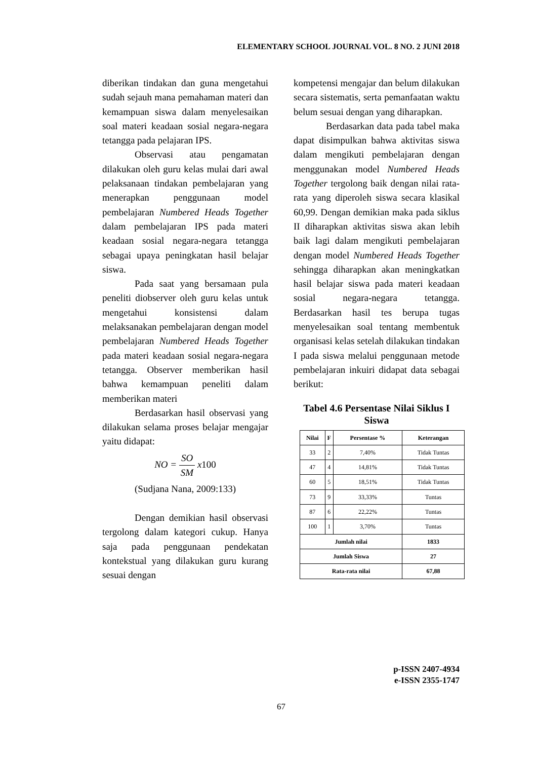ELEMENTARY SCHOOL JOURNAL VOL. 8 NO. 2 JUNI 2018
diberikan tindakan dan guna mengetahui sudah sejauh mana pemahaman materi dan kemampuan siswa dalam menyelesaikan soal materi keadaan sosial negara-negara tetangga pada pelajaran IPS.
Observasi atau pengamatan dilakukan oleh guru kelas mulai dari awal pelaksanaan tindakan pembelajaran yang menerapkan penggunaan model pembelajaran Numbered Heads Together dalam pembelajaran IPS pada materi keadaan sosial negara-negara tetangga sebagai upaya peningkatan hasil belajar siswa.
Pada saat yang bersamaan pula peneliti diobserver oleh guru kelas untuk mengetahui konsistensi dalam melaksanakan pembelajaran dengan model pembelajaran Numbered Heads Together pada materi keadaan sosial negara-negara tetangga. Observer memberikan hasil bahwa kemampuan peneliti dalam memberikan materi
Berdasarkan hasil observasi yang dilakukan selama proses belajar mengajar yaitu didapat:
NO = SO SM x100
(Sudjana Nana, 2009:133)
Dengan demikian hasil observasi tergolong dalam kategori cukup. Hanya saja pada penggunaan pendekatan kontekstual yang dilakukan guru kurang sesuai dengan
kompetensi mengajar dan belum dilakukan secara sistematis, serta pemanfaatan waktu belum sesuai dengan yang diharapkan.
Berdasarkan data pada tabel maka dapat disimpulkan bahwa aktivitas siswa dalam mengikuti pembelajaran dengan menggunakan model Numbered Heads Together tergolong baik dengan nilai rata-rata yang diperoleh siswa secara klasikal 60,99. Dengan demikian maka pada siklus II diharapkan aktivitas siswa akan lebih baik lagi dalam mengikuti pembelajaran dengan model Numbered Heads Together sehingga diharapkan akan meningkatkan hasil belajar siswa pada materi keadaan sosial negara-negara tetangga. Berdasarkan hasil tes berupa tugas menyelesaikan soal tentang membentuk organisasi kelas setelah dilakukan tindakan I pada siswa melalui penggunaan metode pembelajaran inkuiri didapat data sebagai berikut:
Tabel 4.6 Persentase Nilai Siklus I Siswa
| Nilai | F | Persentase % | Keterangan |
| --- | --- | --- | --- |
| 33 | 2 | 7,40% | Tidak Tuntas |
| 47 | 4 | 14,81% | Tidak Tuntas |
| 60 | 5 | 18,51% | Tidak Tuntas |
| 73 | 9 | 33,33% | Tuntas |
| 87 | 6 | 22,22% | Tuntas |
| 100 | 1 | 3,70% | Tuntas |
| Jumlah nilai | | | 1833 |
| Jumlah Siswa | | | 27 |
| Rata-rata nilai | | | 67,88 |
p-ISSN 2407-4934
e-ISSN 2355-1747
67